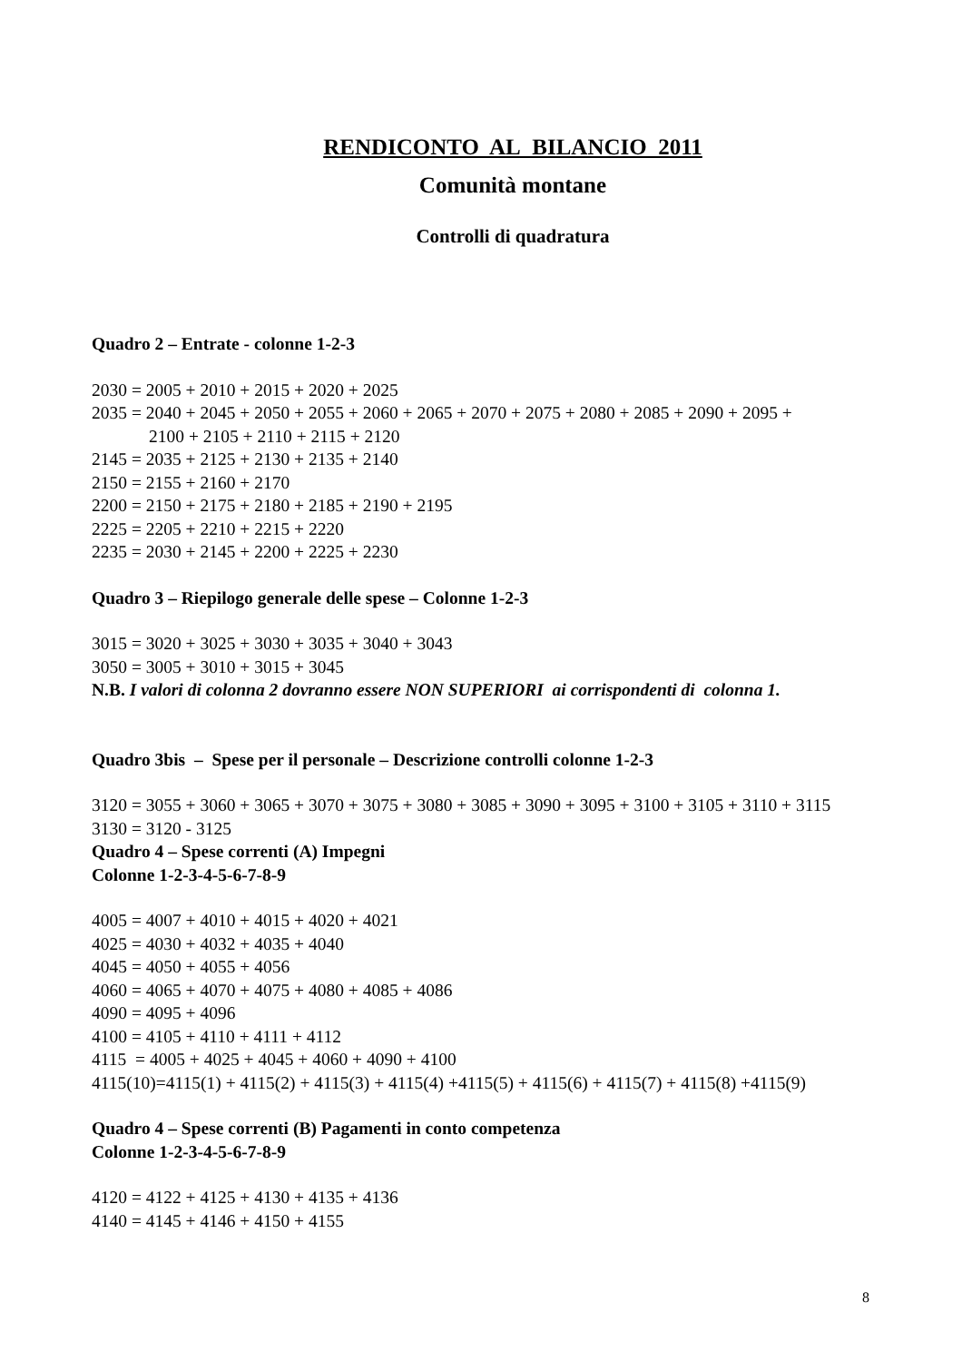RENDICONTO AL BILANCIO 2011
Comunità montane
Controlli di quadratura
Quadro 2 – Entrate - colonne 1-2-3
2030 = 2005 + 2010 + 2015 + 2020 + 2025
2035 = 2040 + 2045 + 2050 + 2055 + 2060 + 2065 + 2070 + 2075 + 2080 + 2085 + 2090 + 2095 +
2100 + 2105 + 2110 + 2115 + 2120
2145 = 2035 + 2125 + 2130 + 2135 + 2140
2150 = 2155 + 2160 + 2170
2200 = 2150 + 2175 + 2180 + 2185 + 2190 + 2195
2225 = 2205 + 2210 + 2215 + 2220
2235 = 2030 + 2145 + 2200 + 2225 + 2230
Quadro 3 – Riepilogo generale delle spese – Colonne 1-2-3
3015 = 3020 + 3025 + 3030 + 3035 + 3040 + 3043
3050 = 3005 + 3010 + 3015 + 3045
N.B. I valori di colonna 2 dovranno essere NON SUPERIORI ai corrispondenti di colonna 1.
Quadro 3bis – Spese per il personale – Descrizione controlli colonne 1-2-3
3120 = 3055 + 3060 + 3065 + 3070 + 3075 + 3080 + 3085 + 3090 + 3095 + 3100 + 3105 + 3110 + 3115
3130 = 3120 - 3125
Quadro 4 – Spese correnti (A) Impegni
Colonne 1-2-3-4-5-6-7-8-9
4005 = 4007 + 4010 + 4015 + 4020 + 4021
4025 = 4030 + 4032 + 4035 + 4040
4045 = 4050 + 4055 + 4056
4060 = 4065 + 4070 + 4075 + 4080 + 4085 + 4086
4090 = 4095 + 4096
4100 = 4105 + 4110 + 4111 + 4112
4115 = 4005 + 4025 + 4045 + 4060 + 4090 + 4100
4115(10)=4115(1) + 4115(2) + 4115(3) + 4115(4) +4115(5) + 4115(6) + 4115(7) + 4115(8) +4115(9)
Quadro 4 – Spese correnti (B) Pagamenti in conto competenza
Colonne 1-2-3-4-5-6-7-8-9
4120 = 4122 + 4125 + 4130 + 4135 + 4136
4140 = 4145 + 4146 + 4150 + 4155
8